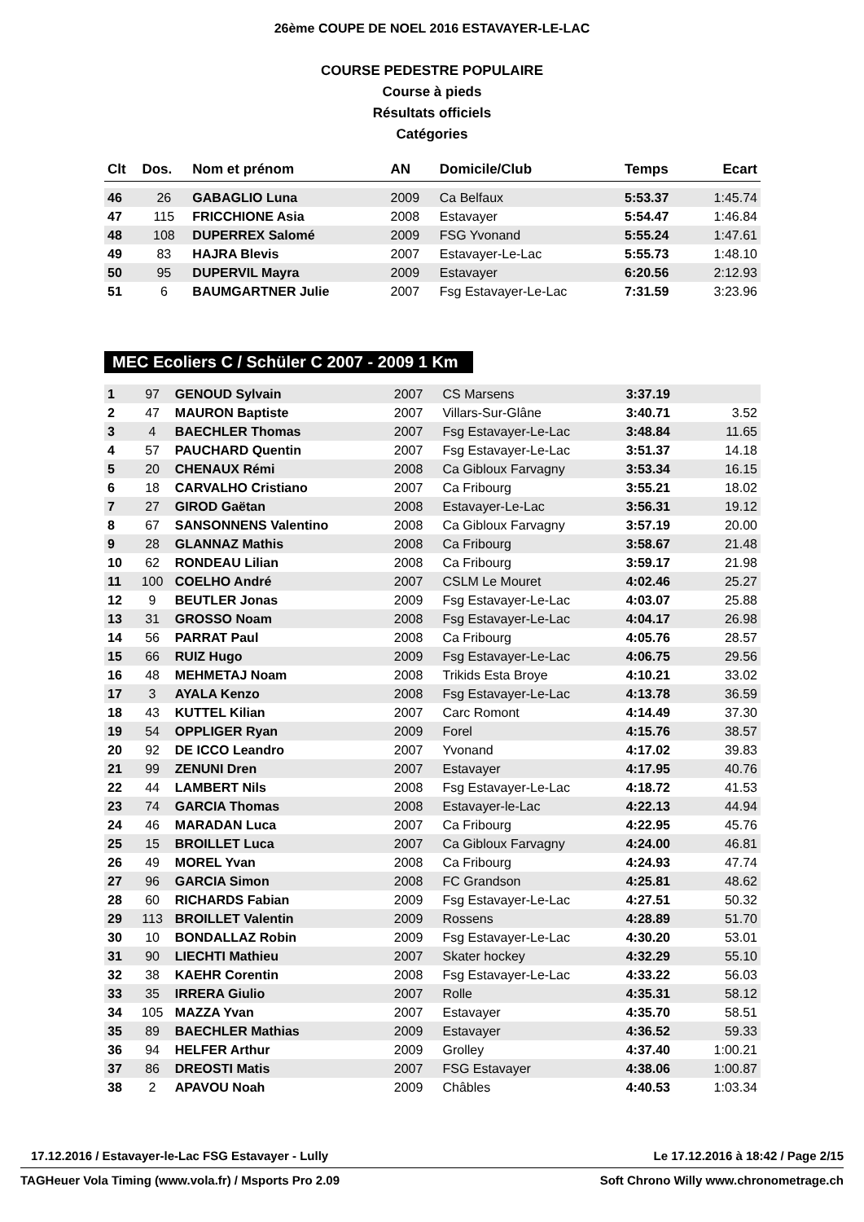26ème COUPE DE NOEL 2016 ESTAVAYER-LE-LAC
COURSE PEDESTRE POPULAIRE
Course à pieds
Résultats officiels
Catégories
| Clt | Dos. | Nom et prénom | AN | Domicile/Club | Temps | Ecart |
| --- | --- | --- | --- | --- | --- | --- |
| 46 | 26 | GABAGLIO Luna | 2009 | Ca Belfaux | 5:53.37 | 1:45.74 |
| 47 | 115 | FRICCHIONE Asia | 2008 | Estavayer | 5:54.47 | 1:46.84 |
| 48 | 108 | DUPERREX Salomé | 2009 | FSG Yvonand | 5:55.24 | 1:47.61 |
| 49 | 83 | HAJRA Blevis | 2007 | Estavayer-Le-Lac | 5:55.73 | 1:48.10 |
| 50 | 95 | DUPERVIL Mayra | 2009 | Estavayer | 6:20.56 | 2:12.93 |
| 51 | 6 | BAUMGARTNER Julie | 2007 | Fsg Estavayer-Le-Lac | 7:31.59 | 3:23.96 |
MEC Ecoliers C / Schüler C 2007 - 2009 1 Km
| 1 | 97 | GENOUD Sylvain | 2007 | CS Marsens | 3:37.19 | |
| 2 | 47 | MAURON Baptiste | 2007 | Villars-Sur-Glâne | 3:40.71 | 3.52 |
| 3 | 4 | BAECHLER Thomas | 2007 | Fsg Estavayer-Le-Lac | 3:48.84 | 11.65 |
| 4 | 57 | PAUCHARD Quentin | 2007 | Fsg Estavayer-Le-Lac | 3:51.37 | 14.18 |
| 5 | 20 | CHENAUX Rémi | 2008 | Ca Gibloux Farvagny | 3:53.34 | 16.15 |
| 6 | 18 | CARVALHO Cristiano | 2007 | Ca Fribourg | 3:55.21 | 18.02 |
| 7 | 27 | GIROD Gaëtan | 2008 | Estavayer-Le-Lac | 3:56.31 | 19.12 |
| 8 | 67 | SANSONNENS Valentino | 2008 | Ca Gibloux Farvagny | 3:57.19 | 20.00 |
| 9 | 28 | GLANNAZ Mathis | 2008 | Ca Fribourg | 3:58.67 | 21.48 |
| 10 | 62 | RONDEAU Lilian | 2008 | Ca Fribourg | 3:59.17 | 21.98 |
| 11 | 100 | COELHO André | 2007 | CSLM Le Mouret | 4:02.46 | 25.27 |
| 12 | 9 | BEUTLER Jonas | 2009 | Fsg Estavayer-Le-Lac | 4:03.07 | 25.88 |
| 13 | 31 | GROSSO Noam | 2008 | Fsg Estavayer-Le-Lac | 4:04.17 | 26.98 |
| 14 | 56 | PARRAT Paul | 2008 | Ca Fribourg | 4:05.76 | 28.57 |
| 15 | 66 | RUIZ Hugo | 2009 | Fsg Estavayer-Le-Lac | 4:06.75 | 29.56 |
| 16 | 48 | MEHMETAJ Noam | 2008 | Trikids Esta Broye | 4:10.21 | 33.02 |
| 17 | 3 | AYALA Kenzo | 2008 | Fsg Estavayer-Le-Lac | 4:13.78 | 36.59 |
| 18 | 43 | KUTTEL Kilian | 2007 | Carc Romont | 4:14.49 | 37.30 |
| 19 | 54 | OPPLIGER Ryan | 2009 | Forel | 4:15.76 | 38.57 |
| 20 | 92 | DE ICCO Leandro | 2007 | Yvonand | 4:17.02 | 39.83 |
| 21 | 99 | ZENUNI Dren | 2007 | Estavayer | 4:17.95 | 40.76 |
| 22 | 44 | LAMBERT Nils | 2008 | Fsg Estavayer-Le-Lac | 4:18.72 | 41.53 |
| 23 | 74 | GARCIA Thomas | 2008 | Estavayer-le-Lac | 4:22.13 | 44.94 |
| 24 | 46 | MARADAN Luca | 2007 | Ca Fribourg | 4:22.95 | 45.76 |
| 25 | 15 | BROILLET Luca | 2007 | Ca Gibloux Farvagny | 4:24.00 | 46.81 |
| 26 | 49 | MOREL Yvan | 2008 | Ca Fribourg | 4:24.93 | 47.74 |
| 27 | 96 | GARCIA Simon | 2008 | FC Grandson | 4:25.81 | 48.62 |
| 28 | 60 | RICHARDS Fabian | 2009 | Fsg Estavayer-Le-Lac | 4:27.51 | 50.32 |
| 29 | 113 | BROILLET Valentin | 2009 | Rossens | 4:28.89 | 51.70 |
| 30 | 10 | BONDALLAZ Robin | 2009 | Fsg Estavayer-Le-Lac | 4:30.20 | 53.01 |
| 31 | 90 | LIECHTI Mathieu | 2007 | Skater hockey | 4:32.29 | 55.10 |
| 32 | 38 | KAEHR Corentin | 2008 | Fsg Estavayer-Le-Lac | 4:33.22 | 56.03 |
| 33 | 35 | IRRERA Giulio | 2007 | Rolle | 4:35.31 | 58.12 |
| 34 | 105 | MAZZA Yvan | 2007 | Estavayer | 4:35.70 | 58.51 |
| 35 | 89 | BAECHLER Mathias | 2009 | Estavayer | 4:36.52 | 59.33 |
| 36 | 94 | HELFER Arthur | 2009 | Grolley | 4:37.40 | 1:00.21 |
| 37 | 86 | DREOSTI Matis | 2007 | FSG Estavayer | 4:38.06 | 1:00.87 |
| 38 | 2 | APAVOU Noah | 2009 | Châbles | 4:40.53 | 1:03.34 |
17.12.2016 / Estavayer-le-Lac FSG Estavayer - Lully Le 17.12.2016 à 18:42 / Page 2/15
TAGHeuer Vola Timing (www.vola.fr) / Msports Pro 2.09 Soft Chrono Willy www.chronometrage.ch